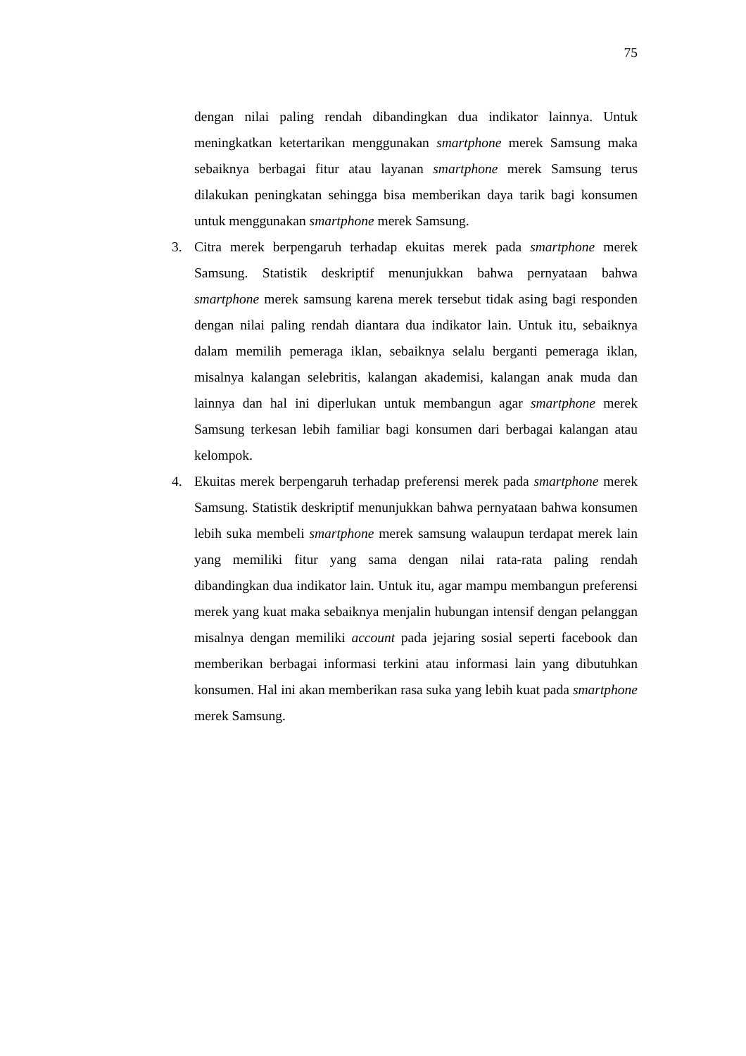75
dengan nilai paling rendah dibandingkan dua indikator lainnya. Untuk meningkatkan ketertarikan menggunakan smartphone merek Samsung maka sebaiknya berbagai fitur atau layanan smartphone merek Samsung terus dilakukan peningkatan sehingga bisa memberikan daya tarik bagi konsumen untuk menggunakan smartphone merek Samsung.
3. Citra merek berpengaruh terhadap ekuitas merek pada smartphone merek Samsung. Statistik deskriptif menunjukkan bahwa pernyataan bahwa smartphone merek samsung karena merek tersebut tidak asing bagi responden dengan nilai paling rendah diantara dua indikator lain. Untuk itu, sebaiknya dalam memilih pemeraga iklan, sebaiknya selalu berganti pemeraga iklan, misalnya kalangan selebritis, kalangan akademisi, kalangan anak muda dan lainnya dan hal ini diperlukan untuk membangun agar smartphone merek Samsung terkesan lebih familiar bagi konsumen dari berbagai kalangan atau kelompok.
4. Ekuitas merek berpengaruh terhadap preferensi merek pada smartphone merek Samsung. Statistik deskriptif menunjukkan bahwa pernyataan bahwa konsumen lebih suka membeli smartphone merek samsung walaupun terdapat merek lain yang memiliki fitur yang sama dengan nilai rata-rata paling rendah dibandingkan dua indikator lain. Untuk itu, agar mampu membangun preferensi merek yang kuat maka sebaiknya menjalin hubungan intensif dengan pelanggan misalnya dengan memiliki account pada jejaring sosial seperti facebook dan memberikan berbagai informasi terkini atau informasi lain yang dibutuhkan konsumen. Hal ini akan memberikan rasa suka yang lebih kuat pada smartphone merek Samsung.